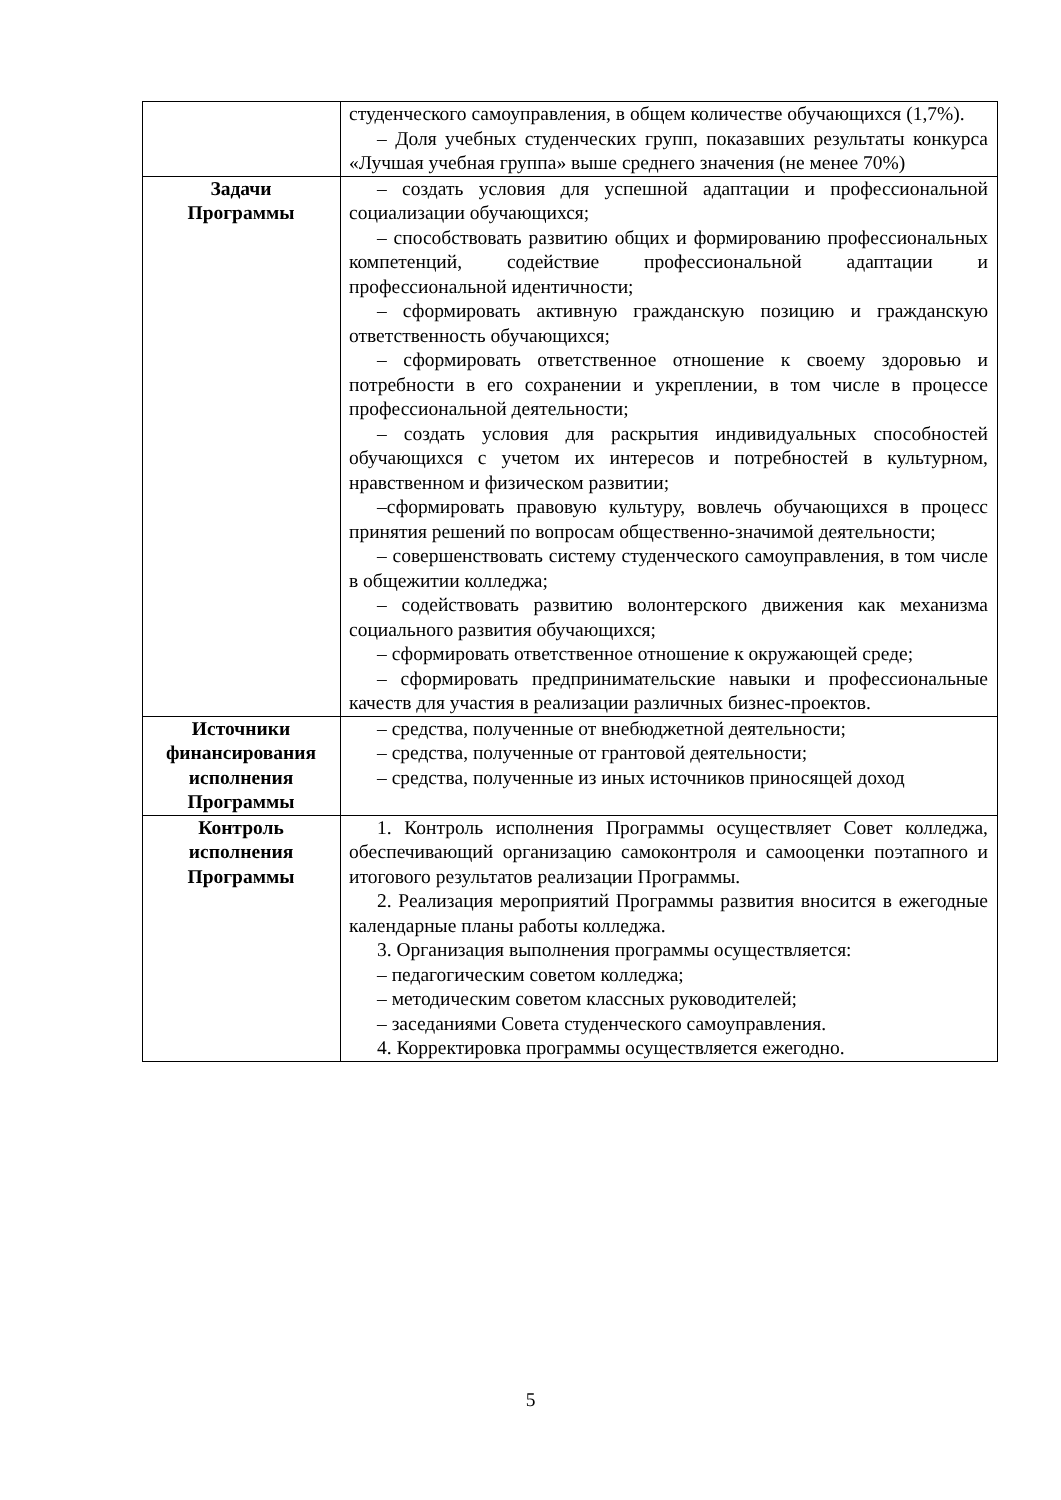| | студенческого самоуправления, в общем количестве обучающихся (1,7%). – Доля учебных студенческих групп, показавших результаты конкурса «Лучшая учебная группа» выше среднего значения (не менее 70%) |
| Задачи Программы | – создать условия для успешной адаптации и профессиональной социализации обучающихся; – способствовать развитию общих и формированию профессиональных компетенций, содействие профессиональной адаптации и профессиональной идентичности; – сформировать активную гражданскую позицию и гражданскую ответственность обучающихся; – сформировать ответственное отношение к своему здоровью и потребности в его сохранении и укреплении, в том числе в процессе профессиональной деятельности; – создать условия для раскрытия индивидуальных способностей обучающихся с учетом их интересов и потребностей в культурном, нравственном и физическом развитии; –сформировать правовую культуру, вовлечь обучающихся в процесс принятия решений по вопросам общественно-значимой деятельности; – совершенствовать систему студенческого самоуправления, в том числе в общежитии колледжа; – содействовать развитию волонтерского движения как механизма социального развития обучающихся; – сформировать ответственное отношение к окружающей среде; – сформировать предпринимательские навыки и профессиональные качеств для участия в реализации различных бизнес-проектов. |
| Источники финансирования исполнения Программы | – средства, полученные от внебюджетной деятельности; – средства, полученные от грантовой деятельности; – средства, полученные из иных источников приносящей доход |
| Контроль исполнения Программы | 1. Контроль исполнения Программы осуществляет Совет колледжа, обеспечивающий организацию самоконтроля и самооценки поэтапного и итогового результатов реализации Программы. 2. Реализация мероприятий Программы развития вносится в ежегодные календарные планы работы колледжа. 3. Организация выполнения программы осуществляется: – педагогическим советом колледжа; – методическим советом классных руководителей; – заседаниями Совета студенческого самоуправления. 4. Корректировка программы осуществляется ежегодно. |
5